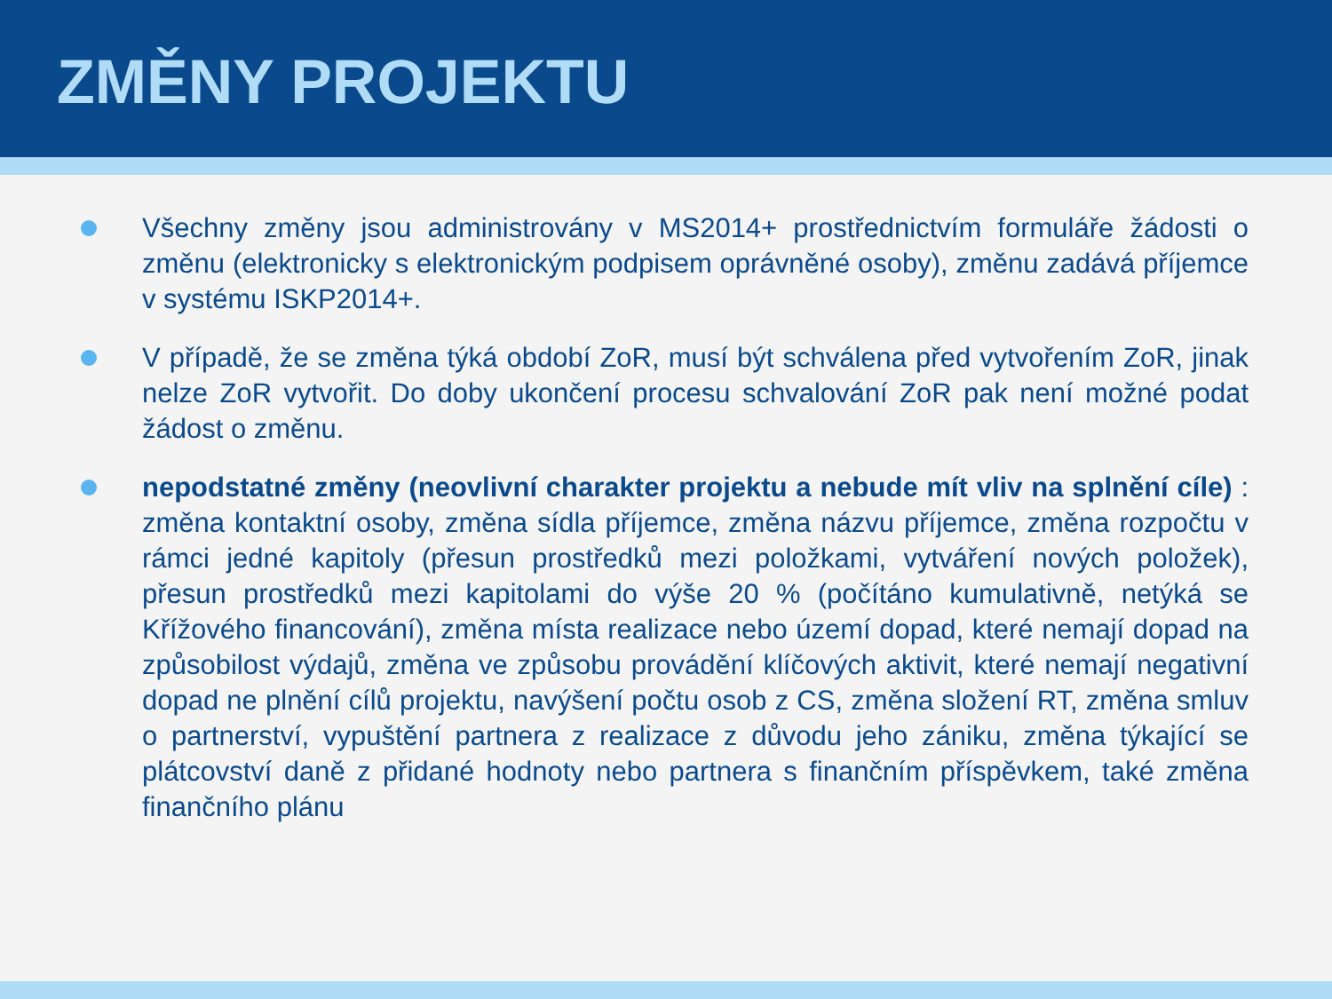ZMĚNY PROJEKTU
Všechny změny jsou administrovány v MS2014+ prostřednictvím formuláře žádosti o změnu (elektronicky s elektronickým podpisem oprávněné osoby), změnu zadává příjemce v systému ISKP2014+.
V případě, že se změna týká období ZoR, musí být schválena před vytvořením ZoR, jinak nelze ZoR vytvořit. Do doby ukončení procesu schvalování ZoR pak není možné podat žádost o změnu.
nepodstatné změny (neovlivní charakter projektu a nebude mít vliv na splnění cíle) : změna kontaktní osoby, změna sídla příjemce, změna názvu příjemce, změna rozpočtu v rámci jedné kapitoly (přesun prostředků mezi položkami, vytváření nových položek), přesun prostředků mezi kapitolami do výše 20 % (počítáno kumulativně, netýká se Křížového financování), změna místa realizace nebo území dopad, které nemají dopad na způsobilost výdajů, změna ve způsobu provádění klíčových aktivit, které nemají negativní dopad ne plnění cílů projektu, navýšení počtu osob z CS, změna složení RT, změna smluv o partnerství, vypuštění partnera z realizace z důvodu jeho zániku, změna týkající se plátcovství daně z přidané hodnoty nebo partnera s finančním příspěvkem, také změna finančního plánu